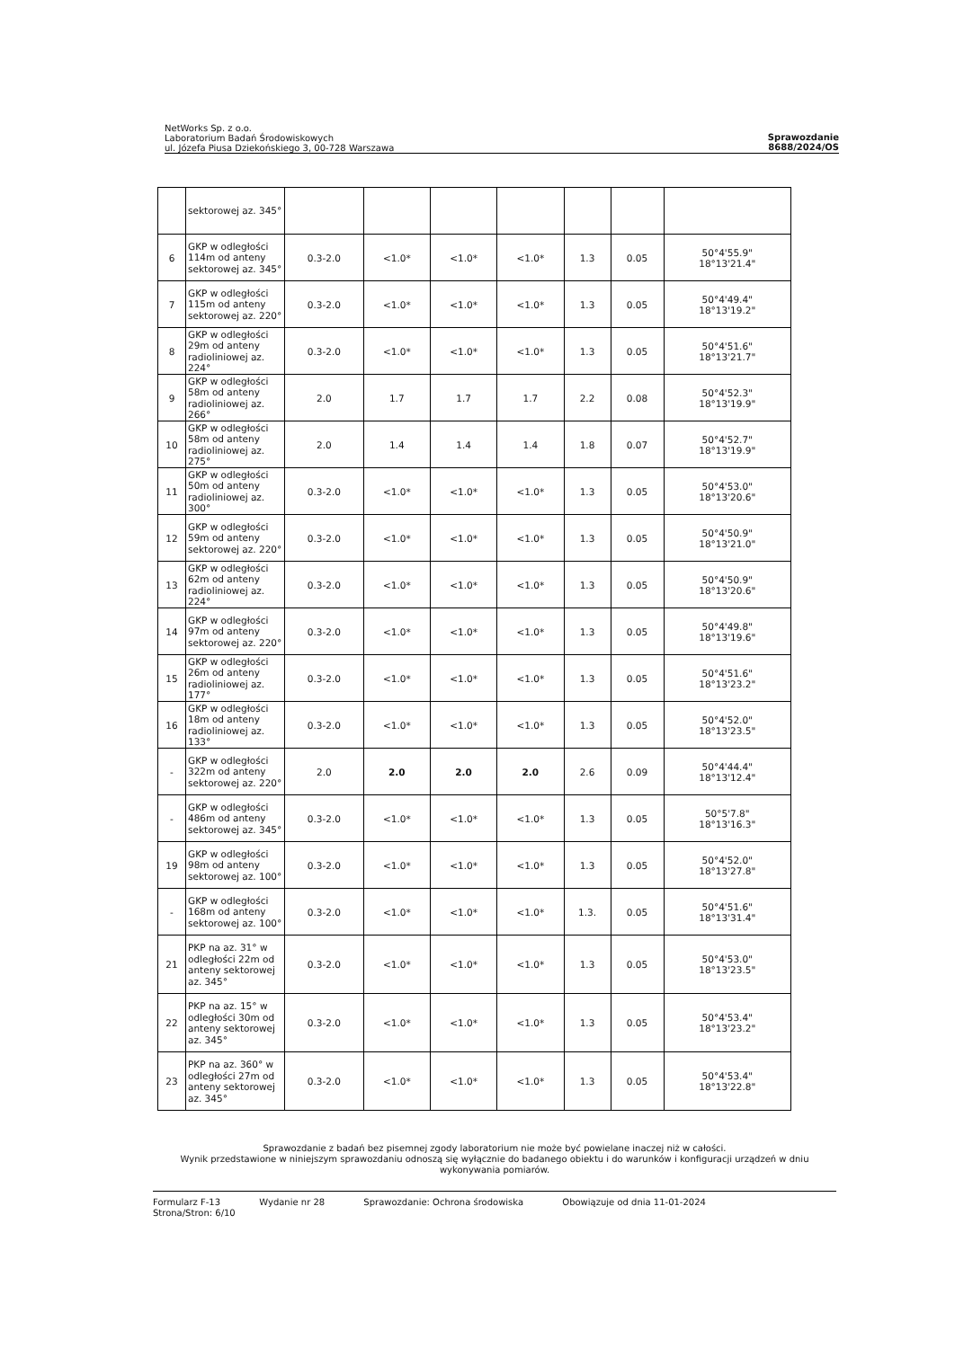NetWorks Sp. z o.o.
Laboratorium Badań Środowiskowych
ul. Józefa Piusa Dziekońskiego 3, 00-728 Warszawa
Sprawozdanie
8688/2024/OS
| | sektorowej az. 345° | | | | | | | |
| 6 | GKP w odległości 114m od anteny sektorowej az. 345° | 0.3-2.0 | <1.0* | <1.0* | <1.0* | 1.3 | 0.05 | 50°4'55.9" 18°13'21.4" |
| 7 | GKP w odległości 115m od anteny sektorowej az. 220° | 0.3-2.0 | <1.0* | <1.0* | <1.0* | 1.3 | 0.05 | 50°4'49.4" 18°13'19.2" |
| 8 | GKP w odległości 29m od anteny radioliniowej az. 224° | 0.3-2.0 | <1.0* | <1.0* | <1.0* | 1.3 | 0.05 | 50°4'51.6" 18°13'21.7" |
| 9 | GKP w odległości 58m od anteny radioliniowej az. 266° | 2.0 | 1.7 | 1.7 | 1.7 | 2.2 | 0.08 | 50°4'52.3" 18°13'19.9" |
| 10 | GKP w odległości 58m od anteny radioliniowej az. 275° | 2.0 | 1.4 | 1.4 | 1.4 | 1.8 | 0.07 | 50°4'52.7" 18°13'19.9" |
| 11 | GKP w odległości 50m od anteny radioliniowej az. 300° | 0.3-2.0 | <1.0* | <1.0* | <1.0* | 1.3 | 0.05 | 50°4'53.0" 18°13'20.6" |
| 12 | GKP w odległości 59m od anteny sektorowej az. 220° | 0.3-2.0 | <1.0* | <1.0* | <1.0* | 1.3 | 0.05 | 50°4'50.9" 18°13'21.0" |
| 13 | GKP w odległości 62m od anteny radioliniowej az. 224° | 0.3-2.0 | <1.0* | <1.0* | <1.0* | 1.3 | 0.05 | 50°4'50.9" 18°13'20.6" |
| 14 | GKP w odległości 97m od anteny sektorowej az. 220° | 0.3-2.0 | <1.0* | <1.0* | <1.0* | 1.3 | 0.05 | 50°4'49.8" 18°13'19.6" |
| 15 | GKP w odległości 26m od anteny radioliniowej az. 177° | 0.3-2.0 | <1.0* | <1.0* | <1.0* | 1.3 | 0.05 | 50°4'51.6" 18°13'23.2" |
| 16 | GKP w odległości 18m od anteny radioliniowej az. 133° | 0.3-2.0 | <1.0* | <1.0* | <1.0* | 1.3 | 0.05 | 50°4'52.0" 18°13'23.5" |
| - | GKP w odległości 322m od anteny sektorowej az. 220° | 2.0 | 2.0 | 2.0 | 2.0 | 2.6 | 0.09 | 50°4'44.4" 18°13'12.4" |
| - | GKP w odległości 486m od anteny sektorowej az. 345° | 0.3-2.0 | <1.0* | <1.0* | <1.0* | 1.3 | 0.05 | 50°5'7.8" 18°13'16.3" |
| 19 | GKP w odległości 98m od anteny sektorowej az. 100° | 0.3-2.0 | <1.0* | <1.0* | <1.0* | 1.3 | 0.05 | 50°4'52.0" 18°13'27.8" |
| - | GKP w odległości 168m od anteny sektorowej az. 100° | 0.3-2.0 | <1.0* | <1.0* | <1.0* | 1.3. | 0.05 | 50°4'51.6" 18°13'31.4" |
| 21 | PKP na az. 31° w odległości 22m od anteny sektorowej az. 345° | 0.3-2.0 | <1.0* | <1.0* | <1.0* | 1.3 | 0.05 | 50°4'53.0" 18°13'23.5" |
| 22 | PKP na az. 15° w odległości 30m od anteny sektorowej az. 345° | 0.3-2.0 | <1.0* | <1.0* | <1.0* | 1.3 | 0.05 | 50°4'53.4" 18°13'23.2" |
| 23 | PKP na az. 360° w odległości 27m od anteny sektorowej az. 345° | 0.3-2.0 | <1.0* | <1.0* | <1.0* | 1.3 | 0.05 | 50°4'53.4" 18°13'22.8" |
Sprawozdanie z badań bez pisemnej zgody laboratorium nie może być powielane inaczej niż w całości.
Wynik przedstawione w niniejszym sprawozdaniu odnoszą się wyłącznie do badanego obiektu i do warunków i konfiguracji urządzeń w dniu wykonywania pomiarów.
Formularz F-13 Wydanie nr 28 Sprawozdanie: Ochrona środowiska Obowiązuje od dnia 11-01-2024
Strona/Stron: 6/10